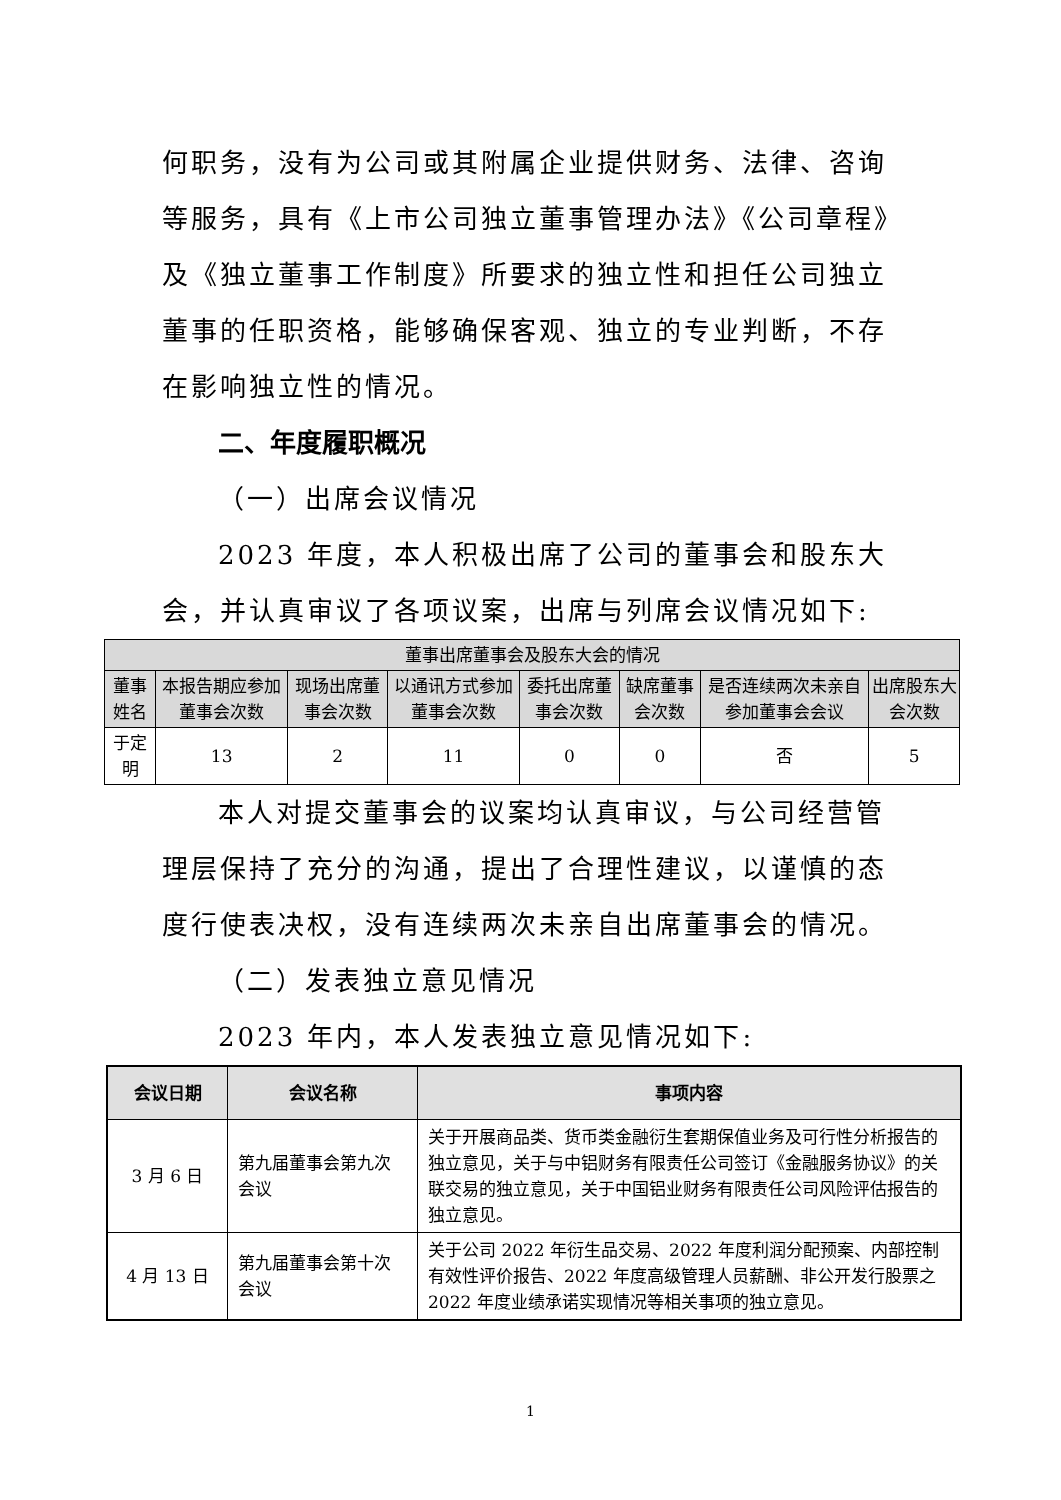何职务，没有为公司或其附属企业提供财务、法律、咨询等服务，具有《上市公司独立董事管理办法》《公司章程》及《独立董事工作制度》所要求的独立性和担任公司独立董事的任职资格，能够确保客观、独立的专业判断，不存在影响独立性的情况。
二、年度履职概况
（一）出席会议情况
2023 年度，本人积极出席了公司的董事会和股东大会，并认真审议了各项议案，出席与列席会议情况如下:
| 董事出席董事会及股东大会的情况 | | | | | | | |
| --- | --- | --- | --- | --- | --- | --- | --- |
| 董事姓名 | 本报告期应参加董事会次数 | 现场出席董事会次数 | 以通讯方式参加董事会次数 | 委托出席董事会次数 | 缺席董事会次数 | 是否连续两次未亲自参加董事会会议 | 出席股东大会次数 |
| 于定明 | 13 | 2 | 11 | 0 | 0 | 否 | 5 |
本人对提交董事会的议案均认真审议，与公司经营管理层保持了充分的沟通，提出了合理性建议，以谨慎的态度行使表决权，没有连续两次未亲自出席董事会的情况。
（二）发表独立意见情况
2023 年内，本人发表独立意见情况如下:
| 会议日期 | 会议名称 | 事项内容 |
| --- | --- | --- |
| 3 月 6 日 | 第九届董事会第九次会议 | 关于开展商品类、货币类金融衍生套期保值业务及可行性分析报告的独立意见，关于与中铝财务有限责任公司签订《金融服务协议》的关联交易的独立意见，关于中国铝业财务有限责任公司风险评估报告的独立意见。 |
| 4 月 13 日 | 第九届董事会第十次会议 | 关于公司 2022 年衍生品交易、2022 年度利润分配预案、内部控制有效性评价报告、2022 年度高级管理人员薪酬、非公开发行股票之 2022 年度业绩承诺实现情况等相关事项的独立意见。 |
1